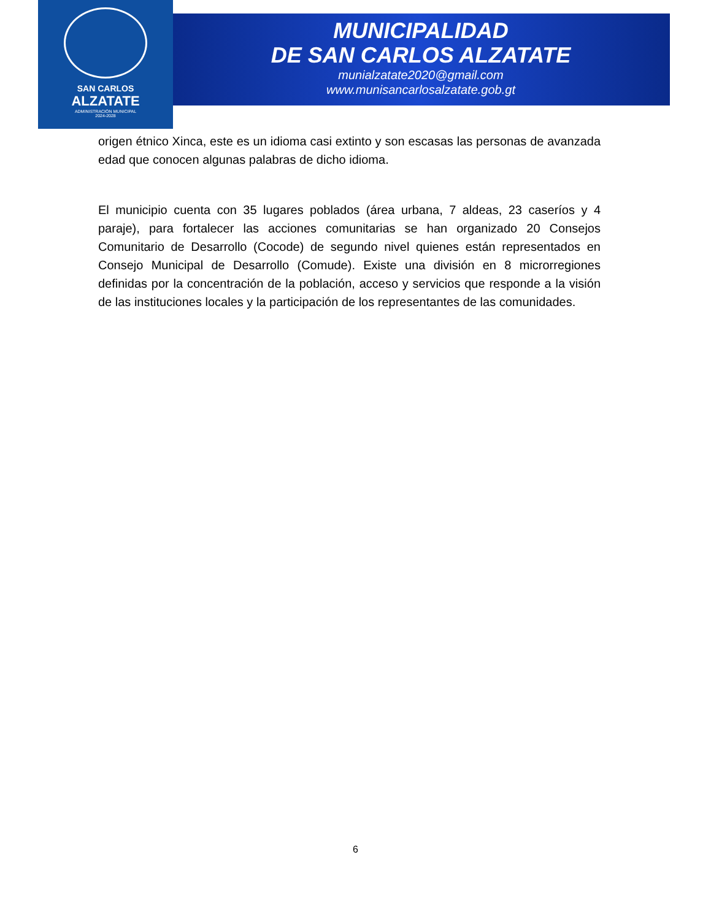SAN CARLOS
ALZATATE
ADMINISTRACIÓN MUNICIPAL
2024-2028
MUNICIPALIDAD
DE SAN CARLOS ALZATATE
munialzatate2020@gmail.com
www.munisancarlosalzatate.gob.gt
origen étnico Xinca, este es un idioma casi extinto y son escasas las personas de avanzada edad que conocen algunas palabras de dicho idioma.
El municipio cuenta con 35 lugares poblados (área urbana, 7 aldeas, 23 caseríos y 4 paraje), para fortalecer las acciones comunitarias se han organizado 20 Consejos Comunitario de Desarrollo (Cocode) de segundo nivel quienes están representados en Consejo Municipal de Desarrollo (Comude). Existe una división en 8 microrregiones definidas por la concentración de la población, acceso y servicios que responde a la visión de las instituciones locales y la participación de los representantes de las comunidades.
6